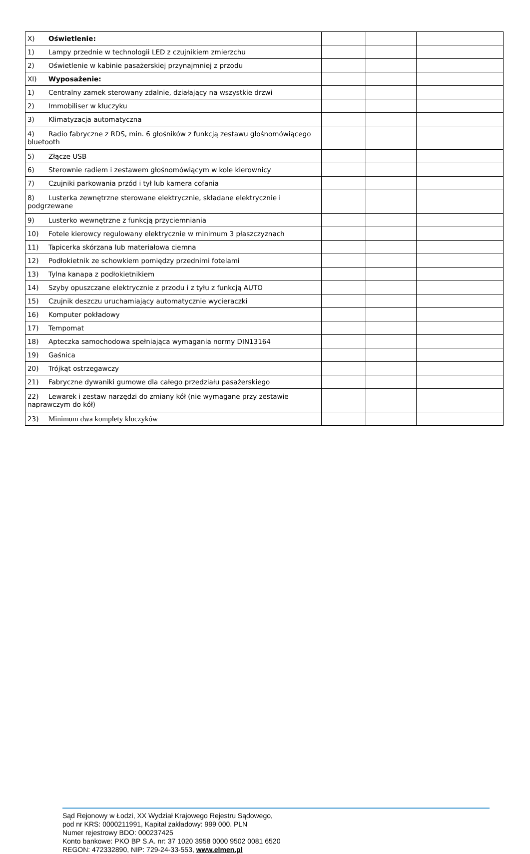| X) Oświetlenie: | | | |
| 1) Lampy przednie w technologii LED z czujnikiem zmierzchu | | | |
| 2) Oświetlenie w kabinie pasażerskiej przynajmniej z przodu | | | |
| XI) Wyposażenie: | | | |
| 1) Centralny zamek sterowany zdalnie, działający na wszystkie drzwi | | | |
| 2) Immobiliser w kluczyku | | | |
| 3) Klimatyzacja automatyczna | | | |
| 4) Radio fabryczne z RDS, min. 6 głośników z funkcją zestawu głośnomówiącego bluetooth | | | |
| 5) Złącze USB | | | |
| 6) Sterownie radiem i zestawem głośnomówiącym w kole kierownicy | | | |
| 7) Czujniki parkowania przód i tył lub kamera cofania | | | |
| 8) Lusterka zewnętrzne sterowane elektrycznie, składane elektrycznie i podgrzewane | | | |
| 9) Lusterko wewnętrzne z funkcją przyciemniania | | | |
| 10) Fotele kierowcy regulowany elektrycznie w minimum 3 płaszczyznach | | | |
| 11) Tapicerka skórzana lub materiałowa ciemna | | | |
| 12) Podłokietnik ze schowkiem pomiędzy przednimi fotelami | | | |
| 13) Tylna kanapa z podłokietnikiem | | | |
| 14) Szyby opuszczane elektrycznie z przodu i z tyłu z funkcją AUTO | | | |
| 15) Czujnik deszczu uruchamiający automatycznie wycieraczki | | | |
| 16) Komputer pokładowy | | | |
| 17) Tempomat | | | |
| 18) Apteczka samochodowa spełniająca wymagania normy DIN13164 | | | |
| 19) Gaśnica | | | |
| 20) Trójkąt ostrzegawczy | | | |
| 21) Fabryczne dywaniki gumowe dla całego przedziału pasażerskiego | | | |
| 22) Lewarek i zestaw narzędzi do zmiany kół (nie wymagane przy zestawie naprawczym do kół) | | | |
| 23) Minimum dwa komplety kluczyków | | | |
Sąd Rejonowy w Łodzi, XX Wydział Krajowego Rejestru Sądowego,
pod nr KRS: 0000211991, Kapitał zakładowy: 999 000. PLN
Numer rejestrowy BDO: 000237425
Konto bankowe: PKO BP S.A. nr: 37 1020 3958 0000 9502 0081 6520
REGON: 472332890, NIP: 729-24-33-553, www.elmen.pl